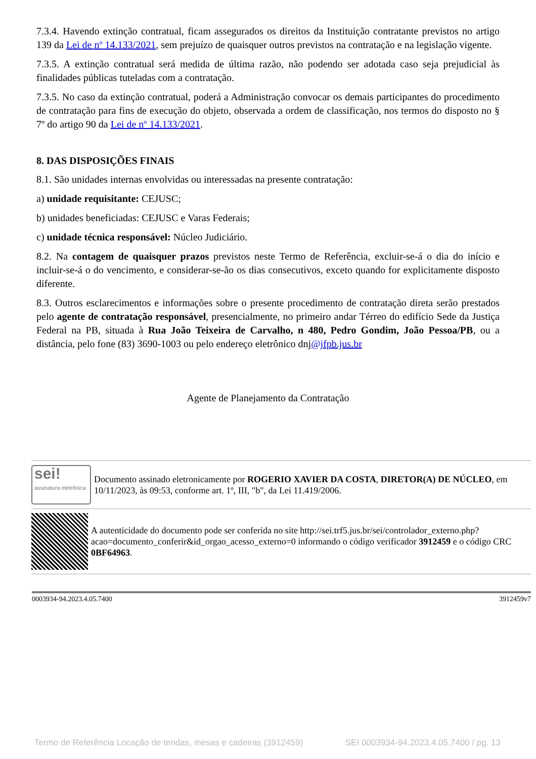7.3.4. Havendo extinção contratual, ficam assegurados os direitos da Instituição contratante previstos no artigo 139 da Lei de nº 14.133/2021, sem prejuízo de quaisquer outros previstos na contratação e na legislação vigente.
7.3.5. A extinção contratual será medida de última razão, não podendo ser adotada caso seja prejudicial às finalidades públicas tuteladas com a contratação.
7.3.5. No caso da extinção contratual, poderá a Administração convocar os demais participantes do procedimento de contratação para fins de execução do objeto, observada a ordem de classificação, nos termos do disposto no § 7º do artigo 90 da Lei de nº 14.133/2021.
8. DAS DISPOSIÇÕES FINAIS
8.1. São unidades internas envolvidas ou interessadas na presente contratação:
a) unidade requisitante: CEJUSC;
b) unidades beneficiadas: CEJUSC e Varas Federais;
c) unidade técnica responsável: Núcleo Judiciário.
8.2. Na contagem de quaisquer prazos previstos neste Termo de Referência, excluir-se-á o dia do início e incluir-se-á o do vencimento, e considerar-se-ão os dias consecutivos, exceto quando for explicitamente disposto diferente.
8.3. Outros esclarecimentos e informações sobre o presente procedimento de contratação direta serão prestados pelo agente de contratação responsável, presencialmente, no primeiro andar Térreo do edifício Sede da Justiça Federal na PB, situada à Rua João Teixeira de Carvalho, n 480, Pedro Gondim, João Pessoa/PB, ou a distância, pelo fone (83) 3690-1003 ou pelo endereço eletrônico dnj@jfpb.jus.br
Agente de Planejamento da Contratação
sei!
assinatura eletrônica
Documento assinado eletronicamente por ROGERIO XAVIER DA COSTA, DIRETOR(A) DE NÚCLEO, em 10/11/2023, às 09:53, conforme art. 1º, III, "b", da Lei 11.419/2006.
A autenticidade do documento pode ser conferida no site http://sei.trf5.jus.br/sei/controlador_externo.php?acao=documento_conferir&id_orgao_acesso_externo=0 informando o código verificador 3912459 e o código CRC 0BF64963.
0003934-94.2023.4.05.7400 3912459v7
Termo de Referência Locação de tendas, mesas e cadeiras (3912459) SEI 0003934-94.2023.4.05.7400 / pg. 13